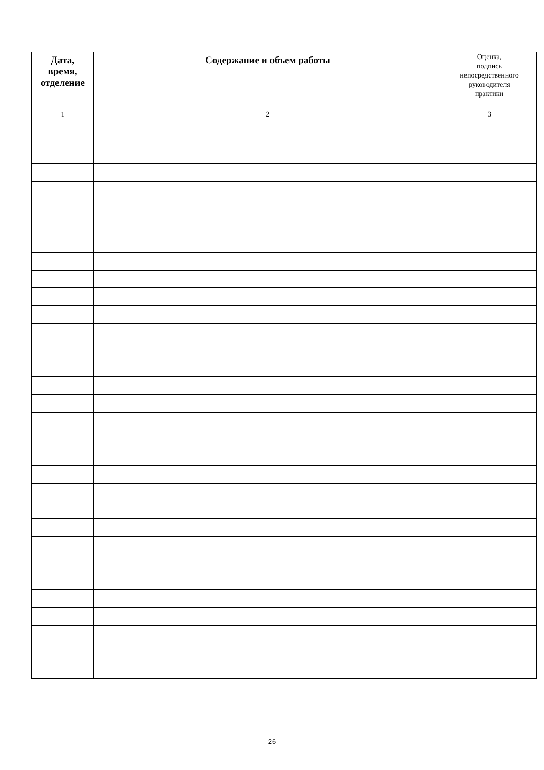| Дата, время, отделение | Содержание и объем работы | Оценка, подпись непосредственного руководителя практики |
| --- | --- | --- |
| 1 | 2 | 3 |
26